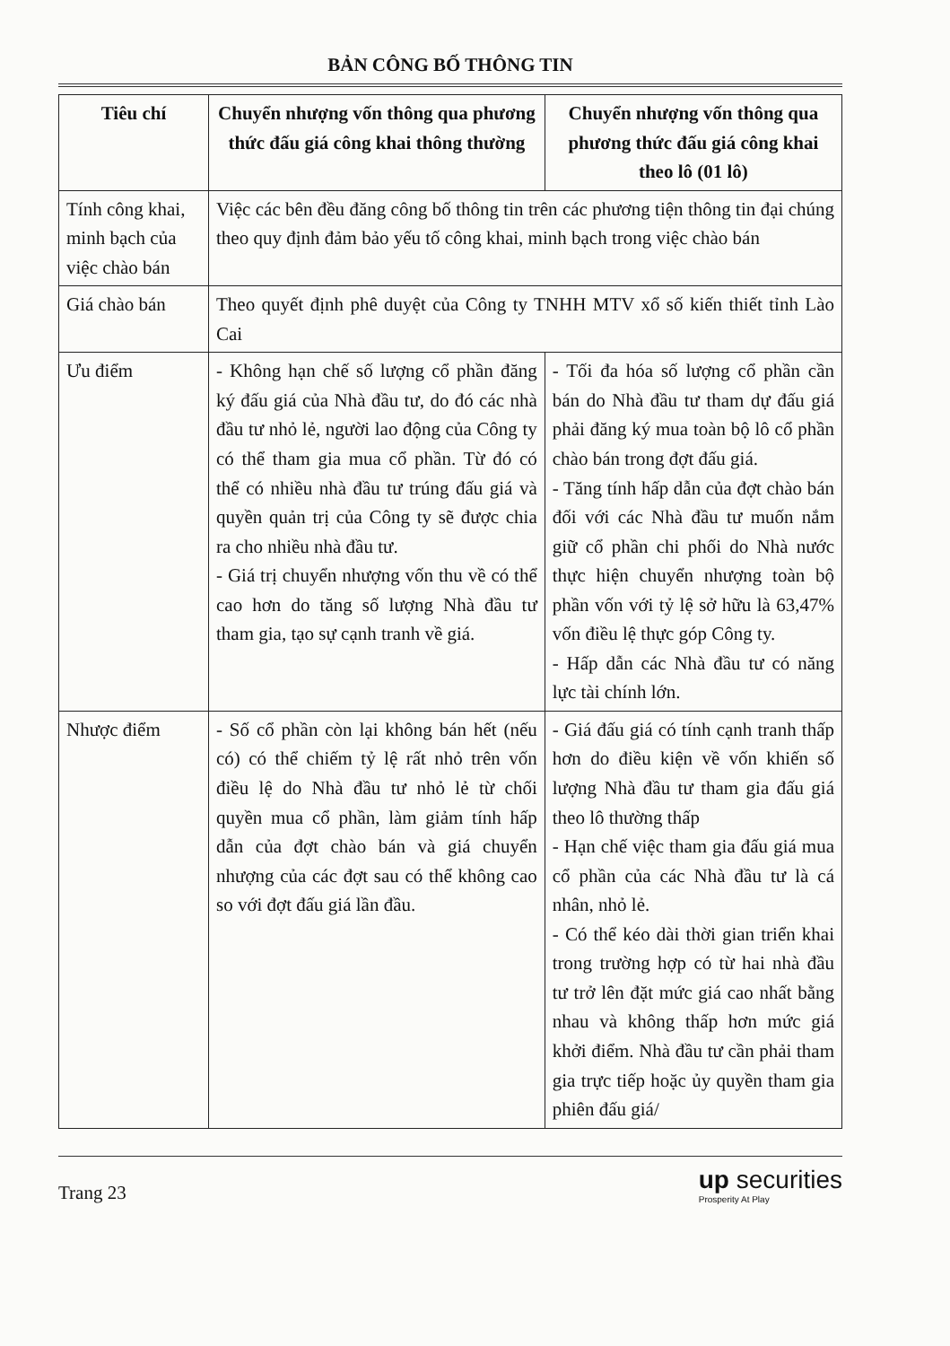BẢN CÔNG BỐ THÔNG TIN
| Tiêu chí | Chuyển nhượng vốn thông qua phương thức đấu giá công khai thông thường | Chuyển nhượng vốn thông qua phương thức đấu giá công khai theo lô (01 lô) |
| --- | --- | --- |
| Tính công khai, minh bạch của việc chào bán | Việc các bên đều đăng công bố thông tin trên các phương tiện thông tin đại chúng theo quy định đảm bảo yếu tố công khai, minh bạch trong việc chào bán | |
| Giá chào bán | Theo quyết định phê duyệt của Công ty TNHH MTV xổ số kiến thiết tỉnh Lào Cai | |
| Ưu điểm | - Không hạn chế số lượng cổ phần đăng ký đấu giá của Nhà đầu tư, do đó các nhà đầu tư nhỏ lẻ, người lao động của Công ty có thể tham gia mua cổ phần. Từ đó có thể có nhiều nhà đầu tư trúng đấu giá và quyền quản trị của Công ty sẽ được chia ra cho nhiều nhà đầu tư. - Giá trị chuyển nhượng vốn thu về có thể cao hơn do tăng số lượng Nhà đầu tư tham gia, tạo sự cạnh tranh về giá. | - Tối đa hóa số lượng cổ phần cần bán do Nhà đầu tư tham dự đấu giá phải đăng ký mua toàn bộ lô cổ phần chào bán trong đợt đấu giá. - Tăng tính hấp dẫn của đợt chào bán đối với các Nhà đầu tư muốn nắm giữ cổ phần chi phối do Nhà nước thực hiện chuyển nhượng toàn bộ phần vốn với tỷ lệ sở hữu là 63,47% vốn điều lệ thực góp Công ty. - Hấp dẫn các Nhà đầu tư có năng lực tài chính lớn. |
| Nhược điểm | - Số cổ phần còn lại không bán hết (nếu có) có thể chiếm tỷ lệ rất nhỏ trên vốn điều lệ do Nhà đầu tư nhỏ lẻ từ chối quyền mua cổ phần, làm giảm tính hấp dẫn của đợt chào bán và giá chuyển nhượng của các đợt sau có thể không cao so với đợt đấu giá lần đầu. | - Giá đấu giá có tính cạnh tranh thấp hơn do điều kiện về vốn khiến số lượng Nhà đầu tư tham gia đấu giá theo lô thường thấp - Hạn chế việc tham gia đấu giá mua cổ phần của các Nhà đầu tư là cá nhân, nhỏ lẻ. - Có thể kéo dài thời gian triển khai trong trường hợp có từ hai nhà đầu tư trở lên đặt mức giá cao nhất bằng nhau và không thấp hơn mức giá khởi điểm. Nhà đầu tư cần phải tham gia trực tiếp hoặc ủy quyền tham gia phiên đấu giá/ |
Trang 23
up securities
Prosperity At Play